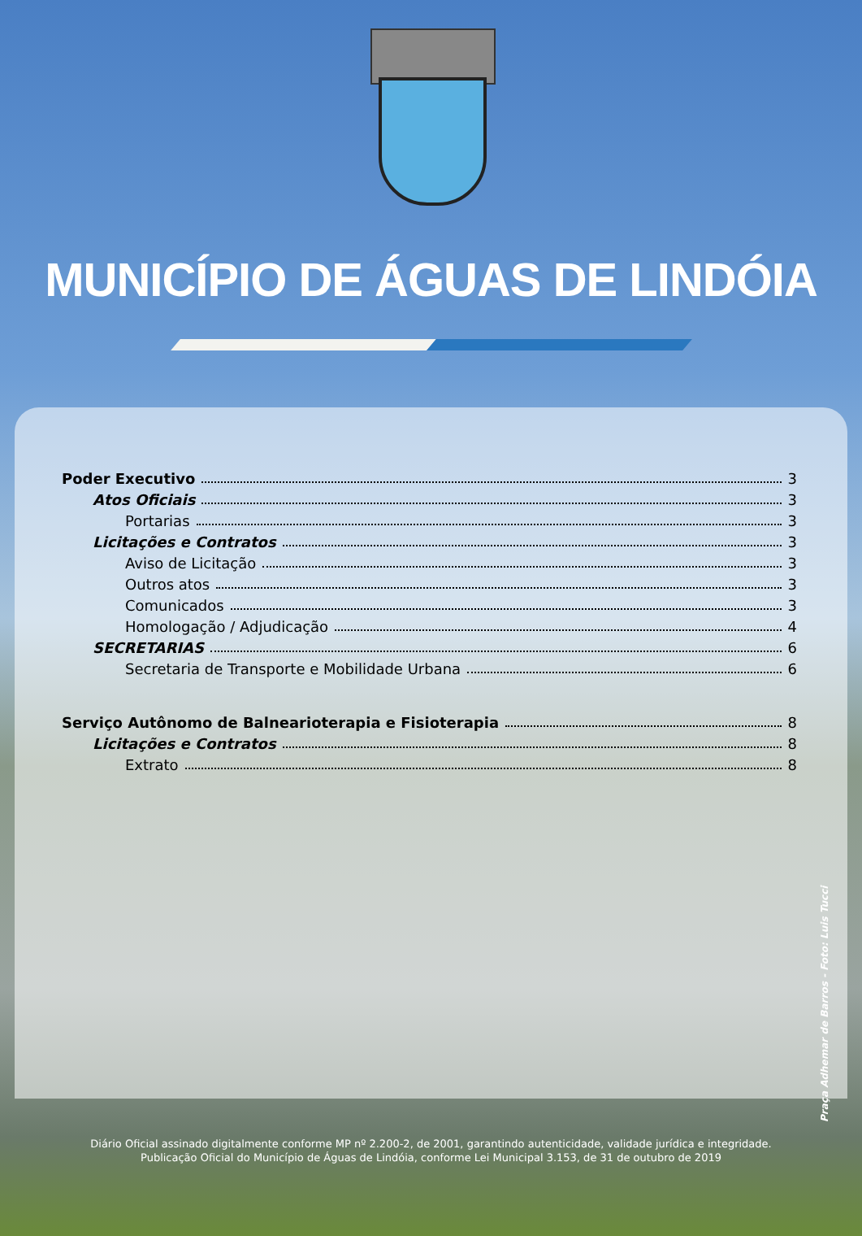MUNICÍPIO DE ÁGUAS DE LINDÓIA
Poder Executivo 3
Atos Oficiais 3
Portarias 3
Licitações e Contratos 3
Aviso de Licitação 3
Outros atos 3
Comunicados 3
Homologação / Adjudicação 4
SECRETARIAS 6
Secretaria de Transporte e Mobilidade Urbana 6
Serviço Autônomo de Balnearioterapia e Fisioterapia 8
Licitações e Contratos 8
Extrato 8
Diário Oficial assinado digitalmente conforme MP nº 2.200-2, de 2001, garantindo autenticidade, validade jurídica e integridade.
Publicação Oficial do Município de Águas de Lindóia, conforme Lei Municipal 3.153, de 31 de outubro de 2019
Praça Adhemar de Barros - Foto: Luis Tucci